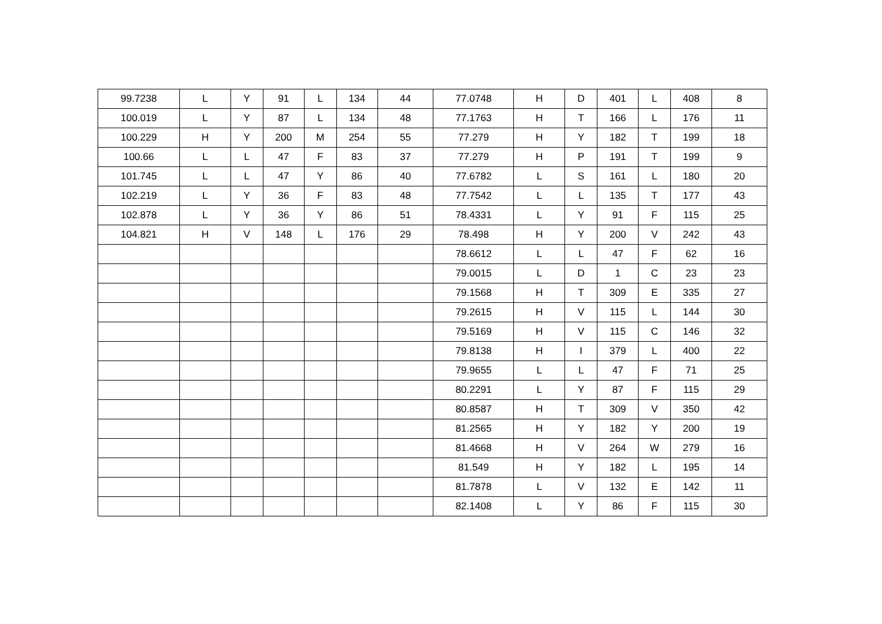| 99.7238 | L | Y | 91 | L | 134 | 44 | 77.0748 | H | D | 401 | L | 408 | 8 |
| 100.019 | L | Y | 87 | L | 134 | 48 | 77.1763 | H | T | 166 | L | 176 | 11 |
| 100.229 | H | Y | 200 | M | 254 | 55 | 77.279 | H | Y | 182 | T | 199 | 18 |
| 100.66 | L | L | 47 | F | 83 | 37 | 77.279 | H | P | 191 | T | 199 | 9 |
| 101.745 | L | L | 47 | Y | 86 | 40 | 77.6782 | L | S | 161 | L | 180 | 20 |
| 102.219 | L | Y | 36 | F | 83 | 48 | 77.7542 | L | L | 135 | T | 177 | 43 |
| 102.878 | L | Y | 36 | Y | 86 | 51 | 78.4331 | L | Y | 91 | F | 115 | 25 |
| 104.821 | H | V | 148 | L | 176 | 29 | 78.498 | H | Y | 200 | V | 242 | 43 |
| | | | | | | | 78.6612 | L | L | 47 | F | 62 | 16 |
| | | | | | | | 79.0015 | L | D | 1 | C | 23 | 23 |
| | | | | | | | 79.1568 | H | T | 309 | E | 335 | 27 |
| | | | | | | | 79.2615 | H | V | 115 | L | 144 | 30 |
| | | | | | | | 79.5169 | H | V | 115 | C | 146 | 32 |
| | | | | | | | 79.8138 | H | I | 379 | L | 400 | 22 |
| | | | | | | | 79.9655 | L | L | 47 | F | 71 | 25 |
| | | | | | | | 80.2291 | L | Y | 87 | F | 115 | 29 |
| | | | | | | | 80.8587 | H | T | 309 | V | 350 | 42 |
| | | | | | | | 81.2565 | H | Y | 182 | Y | 200 | 19 |
| | | | | | | | 81.4668 | H | V | 264 | W | 279 | 16 |
| | | | | | | | 81.549 | H | Y | 182 | L | 195 | 14 |
| | | | | | | | 81.7878 | L | V | 132 | E | 142 | 11 |
| | | | | | | | 82.1408 | L | Y | 86 | F | 115 | 30 |